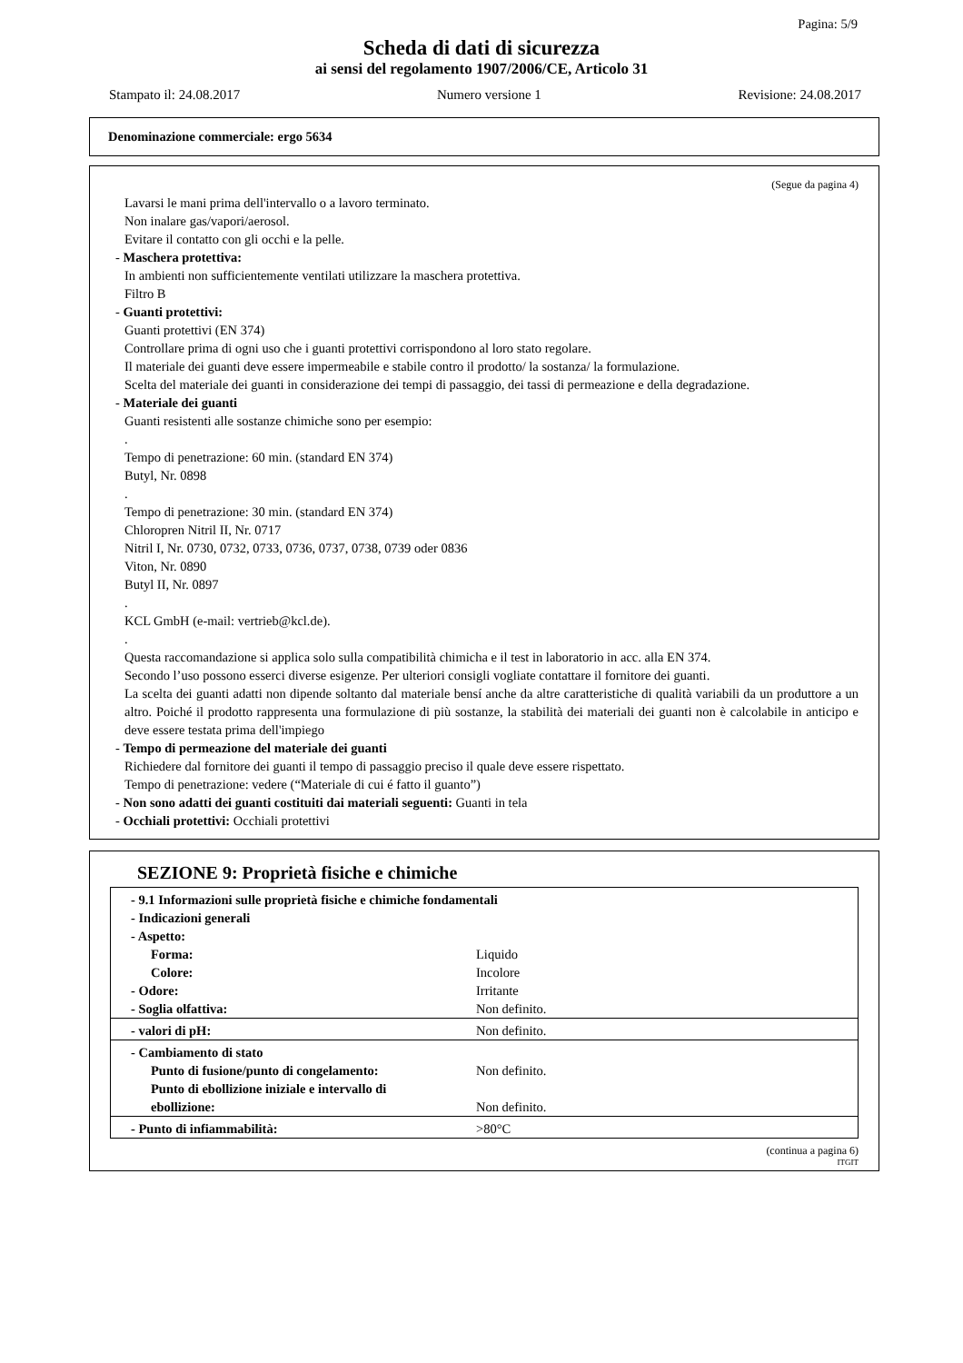Pagina: 5/9
Scheda di dati di sicurezza
ai sensi del regolamento 1907/2006/CE, Articolo 31
Stampato il: 24.08.2017 Numero versione 1 Revisione: 24.08.2017
Denominazione commerciale: ergo 5634
(Segue da pagina 4)
Lavarsi le mani prima dell'intervallo o a lavoro terminato.
Non inalare gas/vapori/aerosol.
Evitare il contatto con gli occhi e la pelle.
- Maschera protettiva:
In ambienti non sufficientemente ventilati utilizzare la maschera protettiva.
Filtro B
- Guanti protettivi:
Guanti protettivi (EN 374)
Controllare prima di ogni uso che i guanti protettivi corrispondono al loro stato regolare.
Il materiale dei guanti deve essere impermeabile e stabile contro il prodotto/ la sostanza/ la formulazione.
Scelta del materiale dei guanti in considerazione dei tempi di passaggio, dei tassi di permeazione e della degradazione.
- Materiale dei guanti
Guanti resistenti alle sostanze chimiche sono per esempio:
.
Tempo di penetrazione: 60 min. (standard EN 374)
Butyl, Nr. 0898
.
Tempo di penetrazione: 30 min. (standard EN 374)
Chloropren Nitril II, Nr. 0717
Nitril I, Nr. 0730, 0732, 0733, 0736, 0737, 0738, 0739 oder 0836
Viton, Nr. 0890
Butyl II, Nr. 0897
.
KCL GmbH (e-mail: vertrieb@kcl.de).
.
Questa raccomandazione si applica solo sulla compatibilità chimicha e il test in laboratorio in acc. alla EN 374.
Secondo l’uso possono esserci diverse esigenze. Per ulteriori consigli vogliate contattare il fornitore dei guanti.
La scelta dei guanti adatti non dipende soltanto dal materiale bensí anche da altre caratteristiche di qualità variabili da un produttore a un altro. Poiché il prodotto rappresenta una formulazione di più sostanze, la stabilità dei materiali dei guanti non è calcolabile in anticipo e deve essere testata prima dell'impiego
- Tempo di permeazione del materiale dei guanti
Richiedere dal fornitore dei guanti il tempo di passaggio preciso il quale deve essere rispettato.
Tempo di penetrazione: vedere (“Materiale di cui é fatto il guanto”)
- Non sono adatti dei guanti costituiti dai materiali seguenti: Guanti in tela
- Occhiali protettivi: Occhiali protettivi
SEZIONE 9: Proprietà fisiche e chimiche
| - 9.1 Informazioni sulle proprietà fisiche e chimiche fondamentali | |
| - Indicazioni generali | |
| - Aspetto: | |
| Forma: | Liquido |
| Colore: | Incolore |
| - Odore: | Irritante |
| - Soglia olfattiva: | Non definito. |
| - valori di pH: | Non definito. |
| - Cambiamento di stato | |
| Punto di fusione/punto di congelamento: | Non definito. |
| Punto di ebollizione iniziale e intervallo di ebollizione: | Non definito. |
| - Punto di infiammabilità: | >80°C |
(continua a pagina 6)
ITGIT